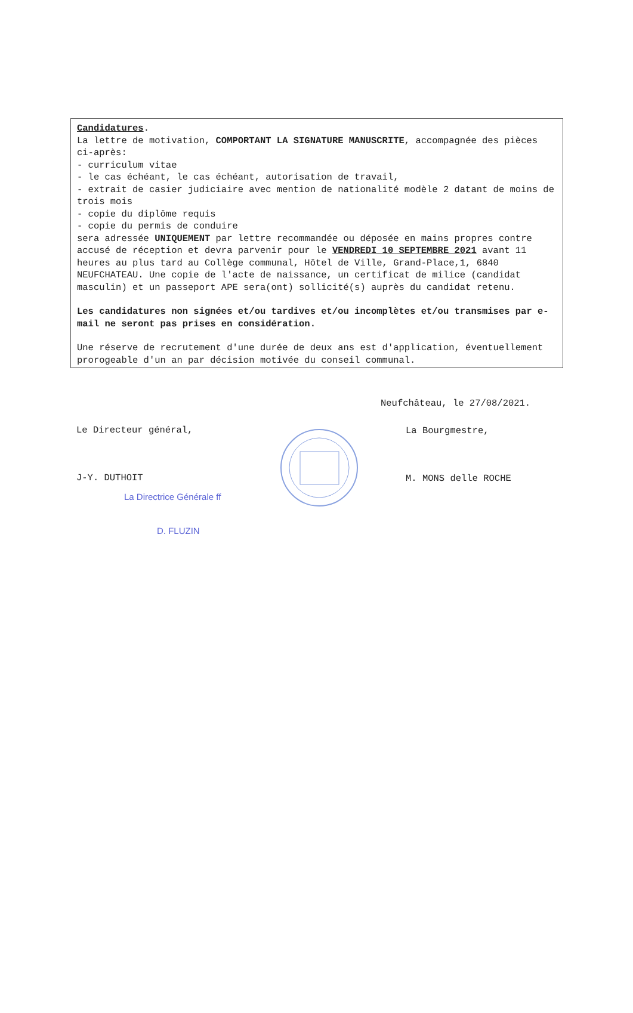Candidatures.
La lettre de motivation, COMPORTANT LA SIGNATURE MANUSCRITE, accompagnée des pièces ci-après:
- curriculum vitae
- le cas échéant, le cas échéant, autorisation de travail,
- extrait de casier judiciaire avec mention de nationalité modèle 2 datant de moins de trois mois
- copie du diplôme requis
- copie du permis de conduire
sera adressée UNIQUEMENT par lettre recommandée ou déposée en mains propres contre accusé de réception et devra parvenir pour le VENDREDI 10 SEPTEMBRE 2021 avant 11 heures au plus tard au Collège communal, Hôtel de Ville, Grand-Place,1, 6840 NEUFCHATEAU. Une copie de l'acte de naissance, un certificat de milice (candidat masculin) et un passeport APE sera(ont) sollicité(s) auprès du candidat retenu.
Les candidatures non signées et/ou tardives et/ou incomplètes et/ou transmises par e-mail ne seront pas prises en considération.
Une réserve de recrutement d'une durée de deux ans est d'application, éventuellement prorogeable d'un an par décision motivée du conseil communal.
Le Directeur général,
J-Y. DUTHOIT
La Directrice Générale ff
D. FLUZIN
Neufchâteau, le 27/08/2021.
La Bourgmestre,
M. MONS delle ROCHE